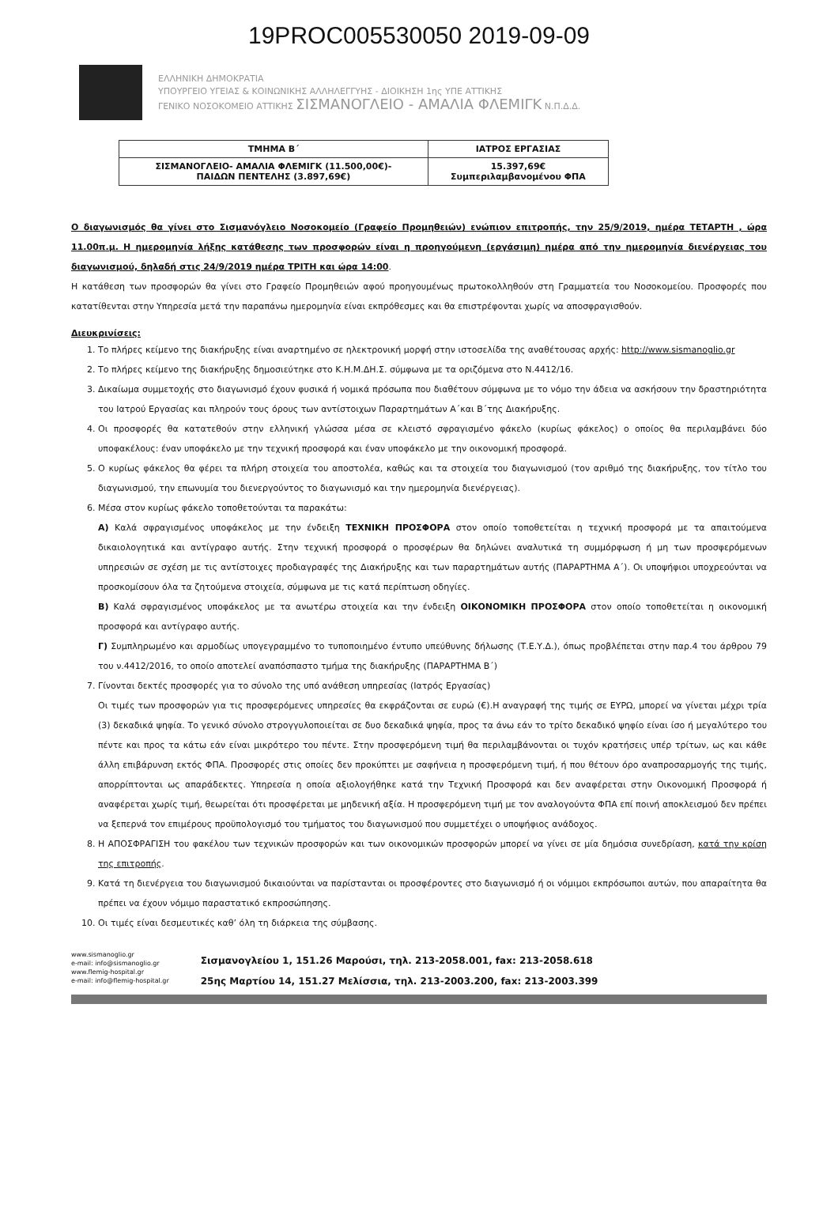19PROC005530050 2019-09-09
ΕΛΛΗΝΙΚΗ ΔΗΜΟΚΡΑΤΙΑ
ΥΠΟΥΡΓΕΙΟ ΥΓΕΙΑΣ & ΚΟΙΝΩΝΙΚΗΣ ΑΛΛΗΛΕΓΓΥΗΣ - ΔΙΟΙΚΗΣΗ 1ης ΥΠΕ ΑΤΤΙΚΗΣ
ΓΕΝΙΚΟ ΝΟΣΟΚΟΜΕΙΟ ΑΤΤΙΚΗΣ ΣΙΣΜΑΝΟΓΛΕΙΟ - ΑΜΑΛΙΑ ΦΛΕΜΙΓΚ Ν.Π.Δ.Δ.
| ΤΜΗΜΑ Β΄ | ΙΑΤΡΟΣ ΕΡΓΑΣΙΑΣ |
| --- | --- |
| ΣΙΣΜΑΝΟΓΛΕΙΟ- ΑΜΑΛΙΑ ΦΛΕΜΙΓΚ (11.500,00€)- ΠΑΙΔΩΝ ΠΕΝΤΕΛΗΣ (3.897,69€) | 15.397,69€ Συμπεριλαμβανομένου ΦΠΑ |
Ο διαγωνισμός θα γίνει στο Σισμανόγλειο Νοσοκομείο (Γραφείο Προμηθειών) ενώπιον επιτροπής, την 25/9/2019, ημέρα ΤΕΤΑΡΤΗ , ώρα 11.00π.μ. Η ημερομηνία λήξης κατάθεσης των προσφορών είναι η προηγούμενη (εργάσιμη) ημέρα από την ημερομηνία διενέργειας του διαγωνισμού, δηλαδή στις 24/9/2019 ημέρα ΤΡΙΤΗ και ώρα 14:00.
Η κατάθεση των προσφορών θα γίνει στο Γραφείο Προμηθειών αφού προηγουμένως πρωτοκολληθούν στη Γραμματεία του Νοσοκομείου. Προσφορές που κατατίθενται στην Υπηρεσία μετά την παραπάνω ημερομηνία είναι εκπρόθεσμες και θα επιστρέφονται χωρίς να αποσφραγισθούν.
Διευκρινίσεις:
1. Το πλήρες κείμενο της διακήρυξης είναι αναρτημένο σε ηλεκτρονική μορφή στην ιστοσελίδα της αναθέτουσας αρχής: http://www.sismanoglio.gr
2. Το πλήρες κείμενο της διακήρυξης δημοσιεύτηκε στο Κ.Η.Μ.ΔΗ.Σ. σύμφωνα με τα οριζόμενα στο Ν.4412/16.
3. Δικαίωμα συμμετοχής στο διαγωνισμό έχουν φυσικά ή νομικά πρόσωπα που διαθέτουν σύμφωνα με το νόμο την άδεια να ασκήσουν την δραστηριότητα του Ιατρού Εργασίας και πληρούν τους όρους των αντίστοιχων Παραρτημάτων Α΄και Β΄της Διακήρυξης.
4. Οι προσφορές θα κατατεθούν στην ελληνική γλώσσα μέσα σε κλειστό σφραγισμένο φάκελο (κυρίως φάκελος) ο οποίος θα περιλαμβάνει δύο υποφακέλους: έναν υποφάκελο με την τεχνική προσφορά και έναν υποφάκελο με την οικονομική προσφορά.
5. Ο κυρίως φάκελος θα φέρει τα πλήρη στοιχεία του αποστολέα, καθώς και τα στοιχεία του διαγωνισμού (τον αριθμό της διακήρυξης, τον τίτλο του διαγωνισμού, την επωνυμία του διενεργούντος το διαγωνισμό και την ημερομηνία διενέργειας).
6. Μέσα στον κυρίως φάκελο τοποθετούνται τα παρακάτω:
Α) Καλά σφραγισμένος υποφάκελος με την ένδειξη ΤΕΧΝΙΚΗ ΠΡΟΣΦΟΡΑ στον οποίο τοποθετείται η τεχνική προσφορά με τα απαιτούμενα δικαιολογητικά και αντίγραφο αυτής. Στην τεχνική προσφορά ο προσφέρων θα δηλώνει αναλυτικά τη συμμόρφωση ή μη των προσφερόμενων υπηρεσιών σε σχέση με τις αντίστοιχες προδιαγραφές της Διακήρυξης και των παραρτημάτων αυτής (ΠΑΡΑΡΤΗΜΑ Α΄). Οι υποψήφιοι υποχρεούνται να προσκομίσουν όλα τα ζητούμενα στοιχεία, σύμφωνα με τις κατά περίπτωση οδηγίες.
Β) Καλά σφραγισμένος υποφάκελος με τα ανωτέρω στοιχεία και την ένδειξη ΟΙΚΟΝΟΜΙΚΗ ΠΡΟΣΦΟΡΑ στον οποίο τοποθετείται η οικονομική προσφορά και αντίγραφο αυτής.
Γ) Συμπληρωμένο και αρμοδίως υπογεγραμμένο το τυποποιημένο έντυπο υπεύθυνης δήλωσης (Τ.Ε.Υ.Δ.), όπως προβλέπεται στην παρ.4 του άρθρου 79 του ν.4412/2016, το οποίο αποτελεί αναπόσπαστο τμήμα της διακήρυξης (ΠΑΡΑΡΤΗΜΑ Β΄)
7. Γίνονται δεκτές προσφορές για το σύνολο της υπό ανάθεση υπηρεσίας (Ιατρός Εργασίας)
Οι τιμές των προσφορών για τις προσφερόμενες υπηρεσίες θα εκφράζονται σε ευρώ (€).Η αναγραφή της τιμής σε ΕΥΡΩ, μπορεί να γίνεται μέχρι τρία (3) δεκαδικά ψηφία. Το γενικό σύνολο στρογγυλοποιείται σε δυο δεκαδικά ψηφία, προς τα άνω εάν το τρίτο δεκαδικό ψηφίο είναι ίσο ή μεγαλύτερο του πέντε και προς τα κάτω εάν είναι μικρότερο του πέντε. Στην προσφερόμενη τιμή θα περιλαμβάνονται οι τυχόν κρατήσεις υπέρ τρίτων, ως και κάθε άλλη επιβάρυνση εκτός ΦΠΑ. Προσφορές στις οποίες δεν προκύπτει με σαφήνεια η προσφερόμενη τιμή, ή που θέτουν όρο αναπροσαρμογής της τιμής, απορρίπτονται ως απαράδεκτες. Υπηρεσία η οποία αξιολογήθηκε κατά την Τεχνική Προσφορά και δεν αναφέρεται στην Οικονομική Προσφορά ή αναφέρεται χωρίς τιμή, θεωρείται ότι προσφέρεται με μηδενική αξία. Η προσφερόμενη τιμή με τον αναλογούντα ΦΠΑ επί ποινή αποκλεισμού δεν πρέπει να ξεπερνά τον επιμέρους προϋπολογισμό του τμήματος του διαγωνισμού που συμμετέχει ο υποψήφιος ανάδοχος.
8. Η ΑΠΟΣΦΡΑΓΙΣΗ του φακέλου των τεχνικών προσφορών και των οικονομικών προσφορών μπορεί να γίνει σε μία δημόσια συνεδρίαση, κατά την κρίση της επιτροπής.
9. Κατά τη διενέργεια του διαγωνισμού δικαιούνται να παρίστανται οι προσφέροντες στο διαγωνισμό ή οι νόμιμοι εκπρόσωποι αυτών, που απαραίτητα θα πρέπει να έχουν νόμιμο παραστατικό εκπροσώπησης.
10. Οι τιμές είναι δεσμευτικές καθ’ όλη τη διάρκεια της σύμβασης.
www.sismanoglio.gr
e-mail: info@sismanoglio.gr
www.flemig-hospital.gr
e-mail: info@flemig-hospital.gr
Σισμανογλείου 1, 151.26 Μαρούσι, τηλ. 213-2058.001, fax: 213-2058.618
25ης Μαρτίου 14, 151.27 Μελίσσια, τηλ. 213-2003.200, fax: 213-2003.399